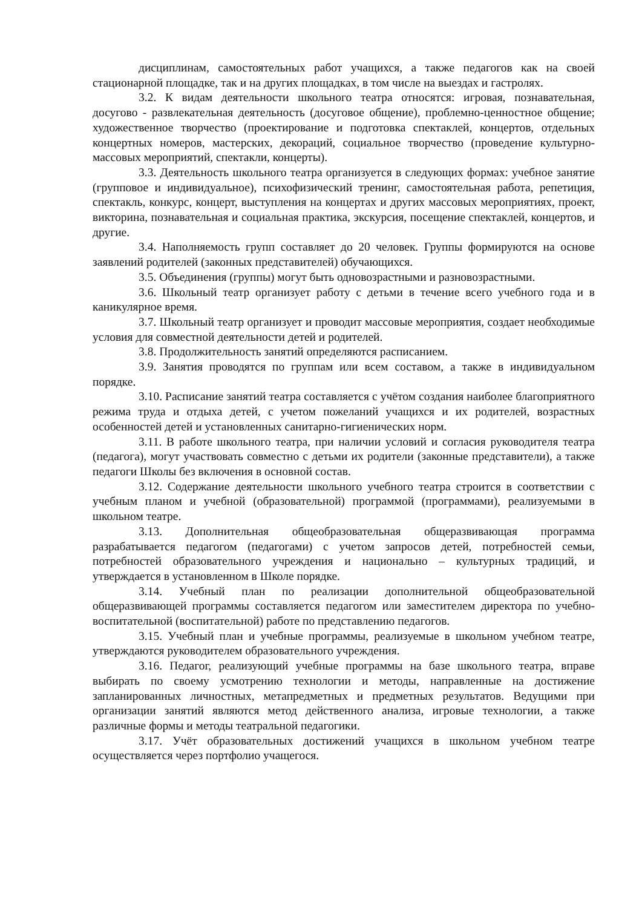дисциплинам, самостоятельных работ учащихся, а также педагогов как на своей стационарной площадке, так и на других площадках, в том числе на выездах и гастролях.
3.2. К видам деятельности школьного театра относятся: игровая, познавательная, досугово - развлекательная деятельность (досуговое общение), проблемно-ценностное общение; художественное творчество (проектирование и подготовка спектаклей, концертов, отдельных концертных номеров, мастерских, декораций, социальное творчество (проведение культурно-массовых мероприятий, спектакли, концерты).
3.3. Деятельность школьного театра организуется в следующих формах: учебное занятие (групповое и индивидуальное), психофизический тренинг, самостоятельная работа, репетиция, спектакль, конкурс, концерт, выступления на концертах и других массовых мероприятиях, проект, викторина, познавательная и социальная практика, экскурсия, посещение спектаклей, концертов, и другие.
3.4. Наполняемость групп составляет до 20 человек. Группы формируются на основе заявлений родителей (законных представителей) обучающихся.
3.5. Объединения (группы) могут быть одновозрастными и разновозрастными.
3.6. Школьный театр организует работу с детьми в течение всего учебного года и в каникулярное время.
3.7. Школьный театр организует и проводит массовые мероприятия, создает необходимые условия для совместной деятельности детей и родителей.
3.8. Продолжительность занятий определяются расписанием.
3.9. Занятия проводятся по группам или всем составом, а также в индивидуальном порядке.
3.10. Расписание занятий театра составляется с учётом создания наиболее благоприятного режима труда и отдыха детей, с учетом пожеланий учащихся и их родителей, возрастных особенностей детей и установленных санитарно-гигиенических норм.
3.11. В работе школьного театра, при наличии условий и согласия руководителя театра (педагога), могут участвовать совместно с детьми их родители (законные представители), а также педагоги Школы без включения в основной состав.
3.12. Содержание деятельности школьного учебного театра строится в соответствии с учебным планом и учебной (образовательной) программой (программами), реализуемыми в школьном театре.
3.13. Дополнительная общеобразовательная общеразвивающая программа разрабатывается педагогом (педагогами) с учетом запросов детей, потребностей семьи, потребностей образовательного учреждения и национально – культурных традиций, и утверждается в установленном в Школе порядке.
3.14. Учебный план по реализации дополнительной общеобразовательной общеразвивающей программы составляется педагогом или заместителем директора по учебно-воспитательной (воспитательной) работе по представлению педагогов.
3.15. Учебный план и учебные программы, реализуемые в школьном учебном театре, утверждаются руководителем образовательного учреждения.
3.16. Педагог, реализующий учебные программы на базе школьного театра, вправе выбирать по своему усмотрению технологии и методы, направленные на достижение запланированных личностных, метапредметных и предметных результатов. Ведущими при организации занятий являются метод действенного анализа, игровые технологии, а также различные формы и методы театральной педагогики.
3.17. Учёт образовательных достижений учащихся в школьном учебном театре осуществляется через портфолио учащегося.